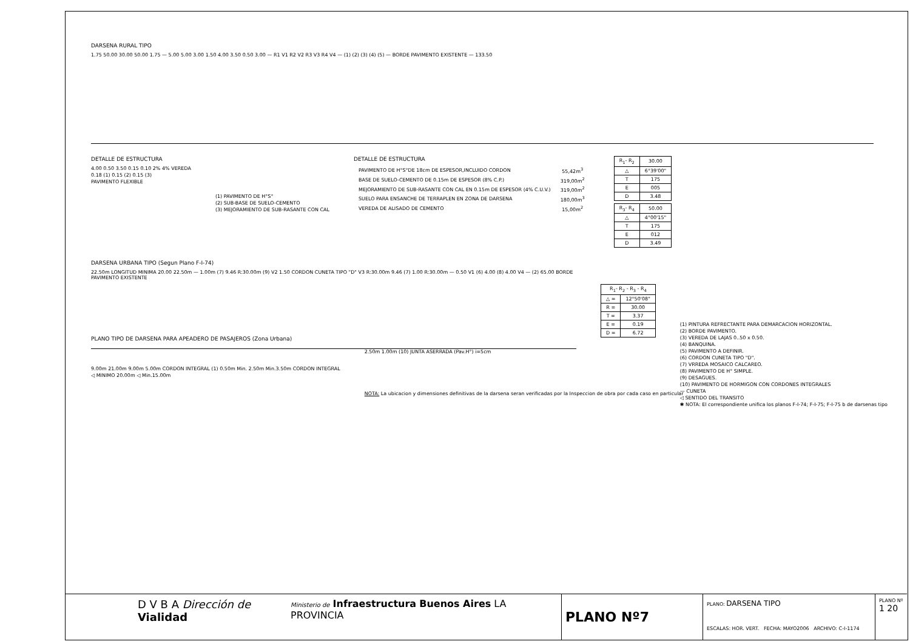DARSENA RURAL TIPO
1.75 50.00 30.00 50.00 1.75 — 5.00 5.00 3.00 1.50 4.00 3.50 0.50 3.00 — R1 V1 R2 V2 R3 V3 R4 V4 — (1) (2) (3) (4) (5) — BORDE PAVIMENTO EXISTENTE — 133.50
DETALLE DE ESTRUCTURA
4.00 0.50 3.50 0.15 0.10 2% 4% VEREDA
0.18 (1) 0.15 (2) 0.15 (3)
PAVIMENTO FLEXIBLE
(1) PAVIMENTO DE H°S°
(2) SUB-BASE DE SUELO-CEMENTO
(3) MEJORAMIENTO DE SUB-RASANTE CON CAL
DETALLE DE ESTRUCTURA
| PAVIMENTO DE H°S°DE 18cm DE ESPESOR,INCLUIDO CORDON | 55,42m<sup>3</sup> |
| BASE DE SUELO-CEMENTO DE 0.15m DE ESPESOR (8% C.P.) | 319,00m<sup>2</sup> |
| MEJORAMIENTO DE SUB-RASANTE CON CAL EN 0.15m DE ESPESOR (4% C.U.V.) | 319,00m<sup>2</sup> |
| SUELO PARA ENSANCHE DE TERRAPLEN EN ZONA DE DARSENA | 180,00m<sup>3</sup> |
| VEREDA DE ALISADO DE CEMENTO | 15,00m<sup>2</sup> |
| R<sub>1</sub>- R<sub>2</sub> | 30.00 |
| △ | 6°39'00" |
| T | 175 |
| E | 005 |
| D | 3.48 |
| R<sub>3</sub>- R<sub>4</sub> | 50.00 |
| △ | 4°00'15" |
| T | 175 |
| E | 012 |
| D | 3.49 |
DARSENA URBANA TIPO (Segun Plano F-I-74)
22.50m LONGITUD MINIMA 20.00 22.50m — 1.00m (7) 9.46 R:30.00m (9) V2 1.50 CORDON CUNETA TIPO "D" V3 R:30.00m 9.46 (7) 1.00 R:30.00m — 0.50 V1 (6) 4.00 (8) 4.00 V4 — (2) 65.00 BORDE PAVIMENTO EXISTENTE
| R<sub>1</sub>- R<sub>2</sub> - R<sub>3</sub> - R<sub>4</sub> | |
| △ = | 12°50'08" |
| R = | 30.00 |
| T = | 3.37 |
| E = | 0.19 |
| D = | 6.72 |
(1) PINTURA REFRECTANTE PARA DEMARCACION HORIZONTAL.
(2) BORDE PAVIMENTO.
(3) VEREDA DE LAJAS 0..50 x 0.50.
(4) BANQUINA.
(5) PAVIMENTO A DEFINIR.
(6) CORDON CUNETA TIPO "D".
(7) VRREDA MOSAICO CALCAREO.
(8) PAVIMENTO DE H° SIMPLE.
(9) DESAGUES.
(10) PAVIMENTO DE HORMIGON CON CORDONES INTEGRALES
— CUNETA
◁ SENTIDO DEL TRANSITO
✱ NOTA: El correspondiente unifica los planos F-I-74; F-I-75; F-I-75 b de darsenas tipo
PLANO TIPO DE DARSENA PARA APEADERO DE PASAJEROS (Zona Urbana)
9.00m 21.00m 9.00m 5.00m CORDON INTEGRAL (1) 0.50m Min. 2.50m Min.3.50m CORDON INTEGRAL
◁ MINIMO 20.00m ◁ Min.15.00m
2.50m 1.00m (10) JUNTA ASERRADA (Pav.H°) i=5cm
NOTA: La ubicacion y dimensiones definitivas de la darsena seran verificadas por la Inspeccion de obra por cada caso en particular
D V B A Dirección de Vialidad
Ministerio de Infraestructura Buenos Aires LA PROVINCIA
PLANO Nº7
PLANO: DARSENA TIPO
ESCALAS: HOR. VERT. FECHA: MAYO2006 ARCHIVO: C-I-1174
PLANO Nº 1 20